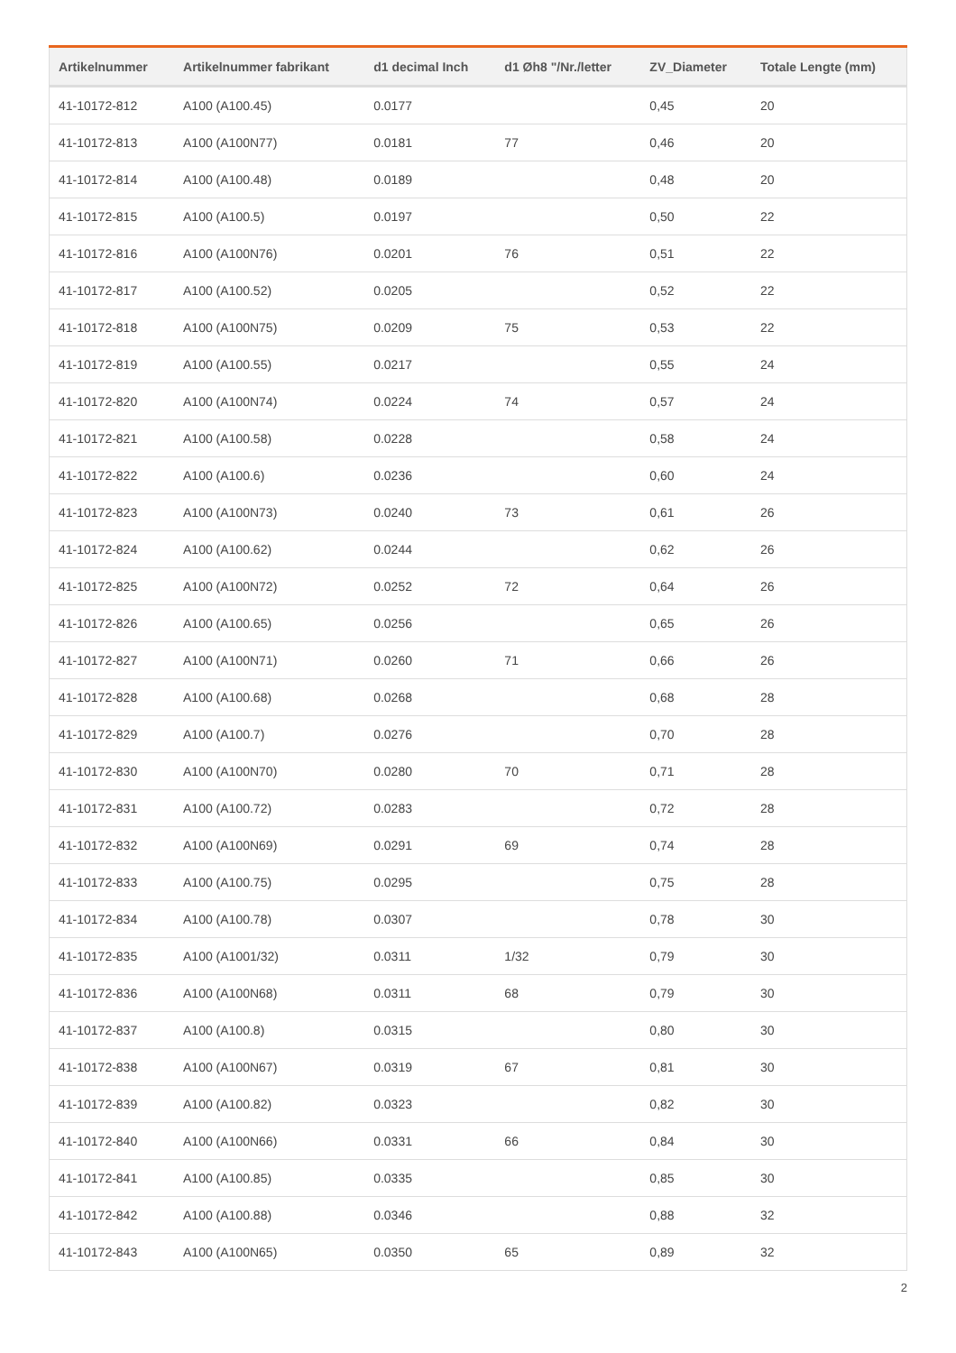| Artikelnummer | Artikelnummer fabrikant | d1 decimal Inch | d1 Øh8 "/Nr./letter | ZV_Diameter | Totale Lengte (mm) |
| --- | --- | --- | --- | --- | --- |
| 41-10172-812 | A100 (A100.45) | 0.0177 | | 0,45 | 20 |
| 41-10172-813 | A100 (A100N77) | 0.0181 | 77 | 0,46 | 20 |
| 41-10172-814 | A100 (A100.48) | 0.0189 | | 0,48 | 20 |
| 41-10172-815 | A100 (A100.5) | 0.0197 | | 0,50 | 22 |
| 41-10172-816 | A100 (A100N76) | 0.0201 | 76 | 0,51 | 22 |
| 41-10172-817 | A100 (A100.52) | 0.0205 | | 0,52 | 22 |
| 41-10172-818 | A100 (A100N75) | 0.0209 | 75 | 0,53 | 22 |
| 41-10172-819 | A100 (A100.55) | 0.0217 | | 0,55 | 24 |
| 41-10172-820 | A100 (A100N74) | 0.0224 | 74 | 0,57 | 24 |
| 41-10172-821 | A100 (A100.58) | 0.0228 | | 0,58 | 24 |
| 41-10172-822 | A100 (A100.6) | 0.0236 | | 0,60 | 24 |
| 41-10172-823 | A100 (A100N73) | 0.0240 | 73 | 0,61 | 26 |
| 41-10172-824 | A100 (A100.62) | 0.0244 | | 0,62 | 26 |
| 41-10172-825 | A100 (A100N72) | 0.0252 | 72 | 0,64 | 26 |
| 41-10172-826 | A100 (A100.65) | 0.0256 | | 0,65 | 26 |
| 41-10172-827 | A100 (A100N71) | 0.0260 | 71 | 0,66 | 26 |
| 41-10172-828 | A100 (A100.68) | 0.0268 | | 0,68 | 28 |
| 41-10172-829 | A100 (A100.7) | 0.0276 | | 0,70 | 28 |
| 41-10172-830 | A100 (A100N70) | 0.0280 | 70 | 0,71 | 28 |
| 41-10172-831 | A100 (A100.72) | 0.0283 | | 0,72 | 28 |
| 41-10172-832 | A100 (A100N69) | 0.0291 | 69 | 0,74 | 28 |
| 41-10172-833 | A100 (A100.75) | 0.0295 | | 0,75 | 28 |
| 41-10172-834 | A100 (A100.78) | 0.0307 | | 0,78 | 30 |
| 41-10172-835 | A100 (A1001/32) | 0.0311 | 1/32 | 0,79 | 30 |
| 41-10172-836 | A100 (A100N68) | 0.0311 | 68 | 0,79 | 30 |
| 41-10172-837 | A100 (A100.8) | 0.0315 | | 0,80 | 30 |
| 41-10172-838 | A100 (A100N67) | 0.0319 | 67 | 0,81 | 30 |
| 41-10172-839 | A100 (A100.82) | 0.0323 | | 0,82 | 30 |
| 41-10172-840 | A100 (A100N66) | 0.0331 | 66 | 0,84 | 30 |
| 41-10172-841 | A100 (A100.85) | 0.0335 | | 0,85 | 30 |
| 41-10172-842 | A100 (A100.88) | 0.0346 | | 0,88 | 32 |
| 41-10172-843 | A100 (A100N65) | 0.0350 | 65 | 0,89 | 32 |
2